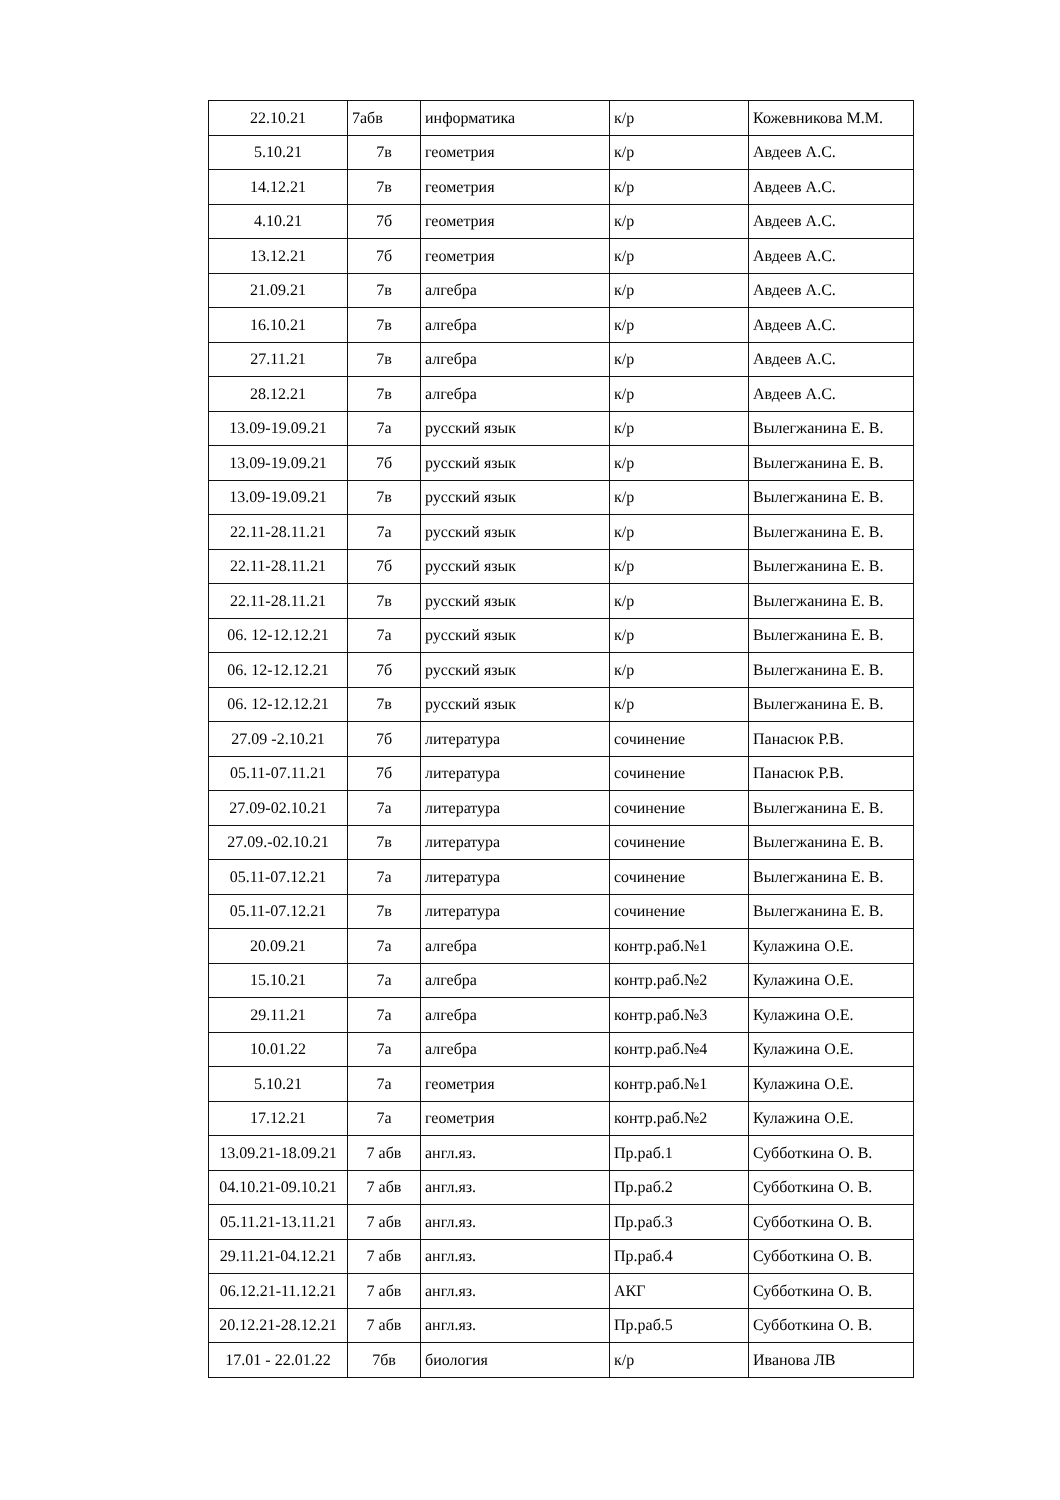| 22.10.21 | 7абв | информатика | к/р | Кожевникова М.М. |
| 5.10.21 | 7в | геометрия | к/р | Авдеев А.С. |
| 14.12.21 | 7в | геометрия | к/р | Авдеев А.С. |
| 4.10.21 | 7б | геометрия | к/р | Авдеев А.С. |
| 13.12.21 | 7б | геометрия | к/р | Авдеев А.С. |
| 21.09.21 | 7в | алгебра | к/р | Авдеев А.С. |
| 16.10.21 | 7в | алгебра | к/р | Авдеев А.С. |
| 27.11.21 | 7в | алгебра | к/р | Авдеев А.С. |
| 28.12.21 | 7в | алгебра | к/р | Авдеев А.С. |
| 13.09-19.09.21 | 7а | русский язык | к/р | Вылегжанина Е. В. |
| 13.09-19.09.21 | 7б | русский язык | к/р | Вылегжанина Е. В. |
| 13.09-19.09.21 | 7в | русский язык | к/р | Вылегжанина Е. В. |
| 22.11-28.11.21 | 7а | русский язык | к/р | Вылегжанина Е. В. |
| 22.11-28.11.21 | 7б | русский язык | к/р | Вылегжанина Е. В. |
| 22.11-28.11.21 | 7в | русский язык | к/р | Вылегжанина Е. В. |
| 06. 12-12.12.21 | 7а | русский язык | к/р | Вылегжанина Е. В. |
| 06. 12-12.12.21 | 7б | русский язык | к/р | Вылегжанина Е. В. |
| 06. 12-12.12.21 | 7в | русский язык | к/р | Вылегжанина Е. В. |
| 27.09 -2.10.21 | 7б | литература | сочинение | Панасюк Р.В. |
| 05.11-07.11.21 | 7б | литература | сочинение | Панасюк Р.В. |
| 27.09-02.10.21 | 7а | литература | сочинение | Вылегжанина Е. В. |
| 27.09.-02.10.21 | 7в | литература | сочинение | Вылегжанина Е. В. |
| 05.11-07.12.21 | 7а | литература | сочинение | Вылегжанина Е. В. |
| 05.11-07.12.21 | 7в | литература | сочинение | Вылегжанина Е. В. |
| 20.09.21 | 7а | алгебра | контр.раб.№1 | Кулажина О.Е. |
| 15.10.21 | 7а | алгебра | контр.раб.№2 | Кулажина О.Е. |
| 29.11.21 | 7а | алгебра | контр.раб.№3 | Кулажина О.Е. |
| 10.01.22 | 7а | алгебра | контр.раб.№4 | Кулажина О.Е. |
| 5.10.21 | 7а | геометрия | контр.раб.№1 | Кулажина О.Е. |
| 17.12.21 | 7а | геометрия | контр.раб.№2 | Кулажина О.Е. |
| 13.09.21-18.09.21 | 7 абв | англ.яз. | Пр.раб.1 | Субботкина О. В. |
| 04.10.21-09.10.21 | 7 абв | англ.яз. | Пр.раб.2 | Субботкина О. В. |
| 05.11.21-13.11.21 | 7 абв | англ.яз. | Пр.раб.3 | Субботкина О. В. |
| 29.11.21-04.12.21 | 7 абв | англ.яз. | Пр.раб.4 | Субботкина О. В. |
| 06.12.21-11.12.21 | 7 абв | англ.яз. | АКГ | Субботкина О. В. |
| 20.12.21-28.12.21 | 7 абв | англ.яз. | Пр.раб.5 | Субботкина О. В. |
| 17.01 - 22.01.22 | 7бв | биология | к/р | Иванова ЛВ |